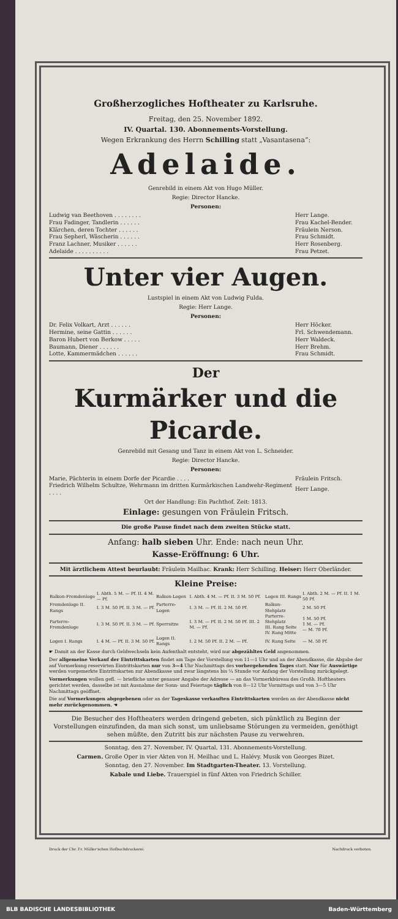Großherzogliches Hoftheater zu Karlsruhe.
Freitag, den 25. November 1892.
IV. Quartal. 130. Abonnements-Vorstellung.
Wegen Erkrankung des Herrn Schilling statt „Vasantasena“:
Adelaide.
Genrebild in einem Akt von Hugo Müller.
Regie: Director Hancke.
Personen:
| Ludwig van Beethoven . . . . . . . . | Herr Lange. |
| Frau Fadinger, Tandlerin . . . . . . | Frau Kachel-Bender. |
| Klärchen, deren Tochter . . . . . . | Fräulein Nerson. |
| Frau Sepherl, Wäscherin . . . . . . | Frau Schmidt. |
| Franz Lachner, Musiker . . . . . . | Herr Rosenberg. |
| Adelaide . . . . . . . . . . | Frau Petzet. |
Unter vier Augen.
Lustspiel in einem Akt von Ludwig Fulda.
Regie: Herr Lange.
Personen:
| Dr. Felix Volkart, Arzt . . . . . . | Herr Höcker. |
| Hermine, seine Gattin . . . . . . | Frl. Schwendemann. |
| Baron Hubert von Berkow . . . . . | Herr Waldeck. |
| Baumann, Diener . . . . . . | Herr Brehm. |
| Lotte, Kammermädchen . . . . . . | Frau Schmidt. |
Der
Kurmärker und die Picarde.
Genrebild mit Gesang und Tanz in einem Akt von L. Schneider.
Regie: Director Hancke.
Personen:
| Marie, Pächterin in einem Dorfe der Picardie . . . . | Fräulein Fritsch. |
| Friedrich Wilhelm Schultze, Wehrmann im dritten Kurmärkischen Landwehr-Regiment . . . . | Herr Lange. |
Ort der Handlung: Ein Pachthof. Zeit: 1813.
Einlage: gesungen von Fräulein Fritsch.
Die große Pause findet nach dem zweiten Stücke statt.
Anfang: halb sieben Uhr. Ende: nach neun Uhr.
Kasse-Eröffnung: 6 Uhr.
Mit ärztlichem Attest beurlaubt: Fräulein Mailhac. Krank: Herr Schilling. Heiser: Herr Oberländer.
Kleine Preise:
| Balkon-Fremdenloge | I. Abth. 5 M. — Pf. II. 4 M. — Pf. | Balkon-Logen | I. Abth. 4 M. — Pf. II. 3 M. 50 Pf. | Logen III. Rangs | I. Abth. 2 M. — Pf. II. 1 M. 50 Pf. |
| Fremdenloge II. Rangs | I. 3 M. 50 Pf. II. 3 M. — Pf. | Parterre-Logen | I. 3 M. — Pf. II. 2 M. 50 Pf. | Balkon-Stehplatz | 2 M. 50 Pf. |
| Parterre-Fremdenloge | I. 3 M. 50 Pf. II. 3 M. — Pf. | Sperrsitze | I. 3 M. — Pf. II. 2 M. 50 Pf. III. 2 M. — Pf. | Parterre-Stehplatz III. Rang Seite IV. Rang Mitte | 1 M. 50 Pf. 1 M. — Pf. — M. 70 Pf. |
| Logen I. Rangs | I. 4 M. — Pf. II. 3 M. 50 Pf. | Logen II. Rangs | I. 2 M. 50 Pf. II. 2 M. — Pf. | IV. Rang Seite | — M. 50 Pf. |
☛ Damit an der Kasse durch Geldwechseln kein Aufenthalt entsteht, wird nur abgezähltes Geld angenommen.
Der allgemeine Verkauf der Eintrittskarten findet am Tage der Vorstellung von 11—1 Uhr und an der Abendkasse, die Abgabe der auf Vormerkung reservirten Eintrittskarten nur von 3—4 Uhr Nachmittags des vorhergehenden Tages statt. Nur für Auswärtige werden vorgemerkte Eintrittskarten zur Abendkasse und zwar längstens bis ¼ Stunde vor Anfang der Vorstellung zurückgelegt.
Vormerkungen wollen gefl. — briefliche unter genauer Angabe der Adresse — an das Vormerkbüreau des Großh. Hoftheaters gerichtet werden, dasselbe ist mit Ausnahme der Sonn- und Feiertage täglich von 8—12 Uhr Vormittags und von 3—5 Uhr Nachmittags geöffnet.
Die auf Vormerkungen abgegebenen oder an der Tageskasse verkauften Eintrittskarten werden an der Abendkasse nicht mehr zurückgenommen. ☚
Die Besucher des Hoftheaters werden dringend gebeten, sich pünktlich zu Beginn der Vorstellungen einzufinden, da man sich sonst, um unliebsame Störungen zu vermeiden, genöthigt sehen müßte, den Zutritt bis zur nächsten Pause zu verwehren.
Sonntag, den 27. November, IV. Quartal, 131. Abonnements-Vorstellung.
Carmen. Große Oper in vier Akten von H. Meilhac und L. Halévy. Musik von Georges Bizet.
Sonntag, den 27. November. Im Stadtgarten-Theater. 13. Vorstellung.
Kabale und Liebe. Trauerspiel in fünf Akten von Friedrich Schiller.
Druck der Chr. Fr. Müller'schen Hofbuchdruckerei. Nachdruck verboten.
BLB BADISCHE LANDESBIBLIOTHEK Baden-Württemberg